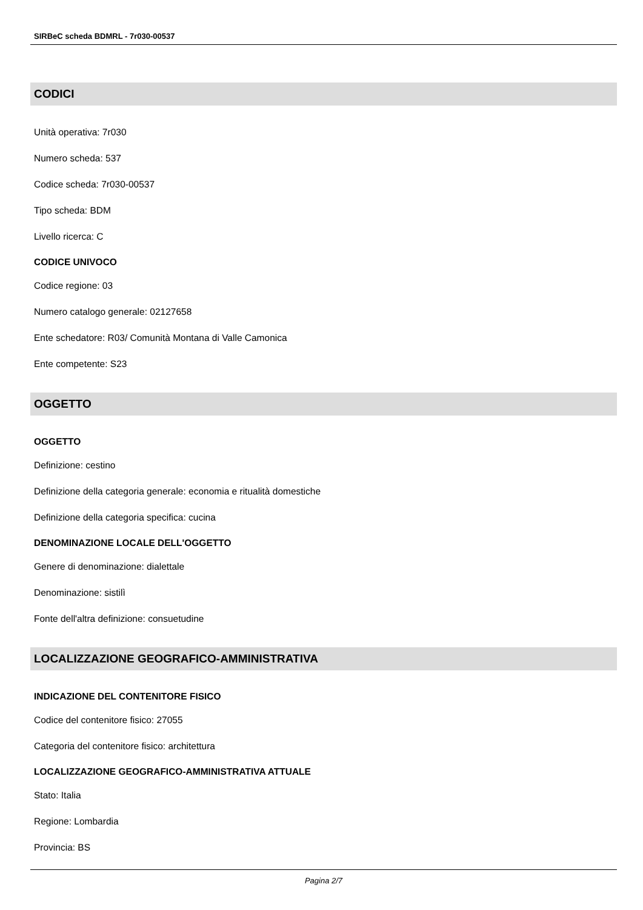SIRBeC scheda BDMRL - 7r030-00537
CODICI
Unità operativa: 7r030
Numero scheda: 537
Codice scheda: 7r030-00537
Tipo scheda: BDM
Livello ricerca: C
CODICE UNIVOCO
Codice regione: 03
Numero catalogo generale: 02127658
Ente schedatore: R03/ Comunità Montana di Valle Camonica
Ente competente: S23
OGGETTO
OGGETTO
Definizione: cestino
Definizione della categoria generale: economia e ritualità domestiche
Definizione della categoria specifica: cucina
DENOMINAZIONE LOCALE DELL'OGGETTO
Genere di denominazione: dialettale
Denominazione: sistilì
Fonte dell'altra definizione: consuetudine
LOCALIZZAZIONE GEOGRAFICO-AMMINISTRATIVA
INDICAZIONE DEL CONTENITORE FISICO
Codice del contenitore fisico: 27055
Categoria del contenitore fisico: architettura
LOCALIZZAZIONE GEOGRAFICO-AMMINISTRATIVA ATTUALE
Stato: Italia
Regione: Lombardia
Provincia: BS
Pagina 2/7